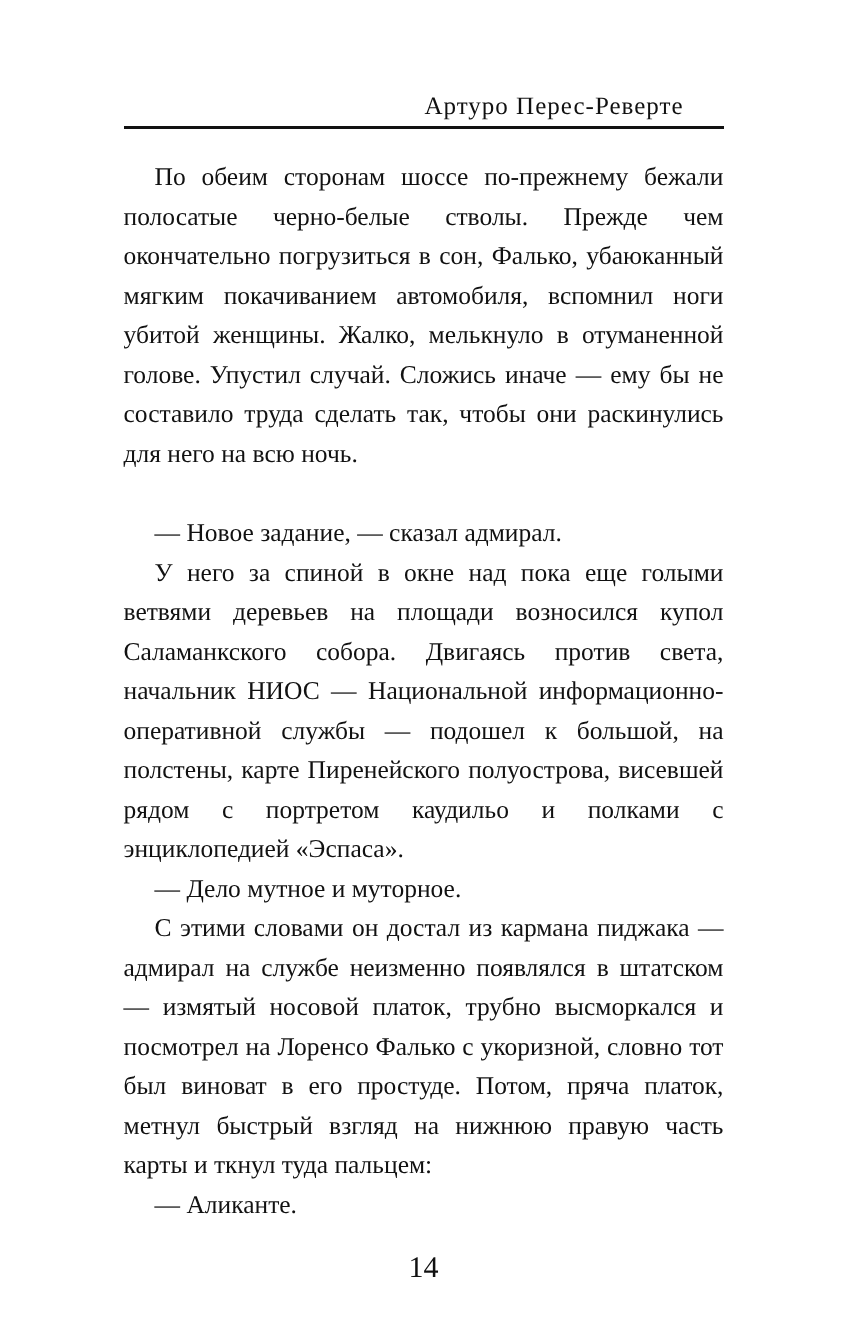Артуро Перес-Реверте
По обеим сторонам шоссе по-прежнему бежали полосатые черно-белые стволы. Прежде чем окончательно погрузиться в сон, Фалько, убаюканный мягким покачиванием автомобиля, вспомнил ноги убитой женщины. Жалко, мелькнуло в отуманенной голове. Упустил случай. Сложись иначе — ему бы не составило труда сделать так, чтобы они раскинулись для него на всю ночь.
— Новое задание, — сказал адмирал.
У него за спиной в окне над пока еще голыми ветвями деревьев на площади возносился купол Саламанкского собора. Двигаясь против света, начальник НИОС — Национальной информационно-оперативной службы — подошел к большой, на полстены, карте Пиренейского полуострова, висевшей рядом с портретом каудильо и полками с энциклопедией «Эспаса».
— Дело мутное и муторное.
С этими словами он достал из кармана пиджака — адмирал на службе неизменно появлялся в штатском — измятый носовой платок, трубно высморкался и посмотрел на Лоренсо Фалько с укоризной, словно тот был виноват в его простуде. Потом, пряча платок, метнул быстрый взгляд на нижнюю правую часть карты и ткнул туда пальцем:
— Аликанте.
14